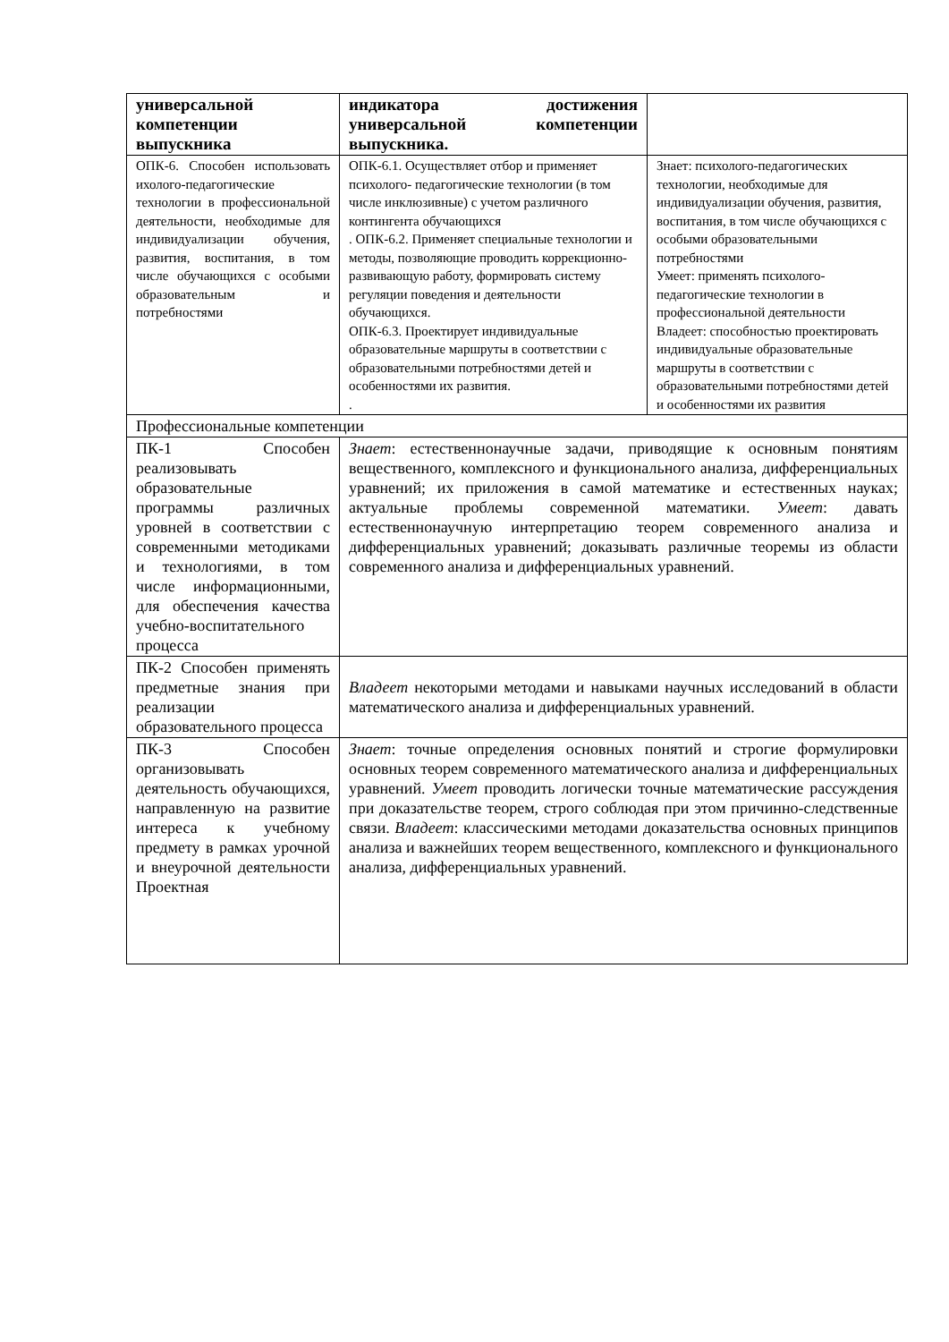| универсальной компетенции выпускника | индикатора достижения универсальной компетенции выпускника. | |
| ОПК-6. Способен использовать ихолого-педагогические технологии в профессиональной деятельности, необходимые для индивидуализации обучения, развития, воспитания, в том числе обучающихся с особыми образовательным и потребностями | ОПК-6.1. Осуществляет отбор и применяет психолого- педагогические технологии (в том числе инклюзивные) с учетом различного контингента обучающихся . ОПК-6.2. Применяет специальные технологии и методы, позволяющие проводить коррекционно- развивающую работу, формировать систему регуляции поведения и деятельности обучающихся. ОПК-6.3. Проектирует индивидуальные образовательные маршруты в соответствии с образовательными потребностями детей и особенностями их развития. . | Знает: психолого-педагогических технологии, необходимые для индивидуализации обучения, развития, воспитания, в том числе обучающихся с особыми образовательными потребностями Умеет: применять психолого-педагогические технологии в профессиональной деятельности Владеет: способностью проектировать индивидуальные образовательные маршруты в соответствии с образовательными потребностями детей и особенностями их развития |
| Профессиональные компетенции | | |
| ПК-1 Способен реализовывать образовательные программы различных уровней в соответствии с современными методиками и технологиями, в том числе информационными, для обеспечения качества учебно-воспитательного процесса | Знает : естественнонаучные задачи, приводящие к основным понятиям вещественного, комплексного и функционального анализа, дифференциальных уравнений; их приложения в самой математике и естественных науках; актуальные проблемы современной математики. Умеет : давать естественнонаучную интерпретацию теорем современного анализа и дифференциальных уравнений; доказывать различные теоремы из области современного анализа и дифференциальных уравнений. | |
| ПК-2 Способен применять предметные знания при реализации образовательного процесса | Владеет некоторыми методами и навыками научных исследований в области математического анализа и дифференциальных уравнений. | |
| ПК-3 Способен организовывать деятельность обучающихся, направленную на развитие интереса к учебному предмету в рамках урочной и внеурочной деятельности Проектная | Знает : точные определения основных понятий и строгие формулировки основных теорем современного математического анализа и дифференциальных уравнений. Умеет проводить логически точные математические рассуждения при доказательстве теорем, строго соблюдая при этом причинно-следственные связи. Владеет : классическими методами доказательства основных принципов анализа и важнейших теорем вещественного, комплексного и функционального анализа, дифференциальных уравнений. | |